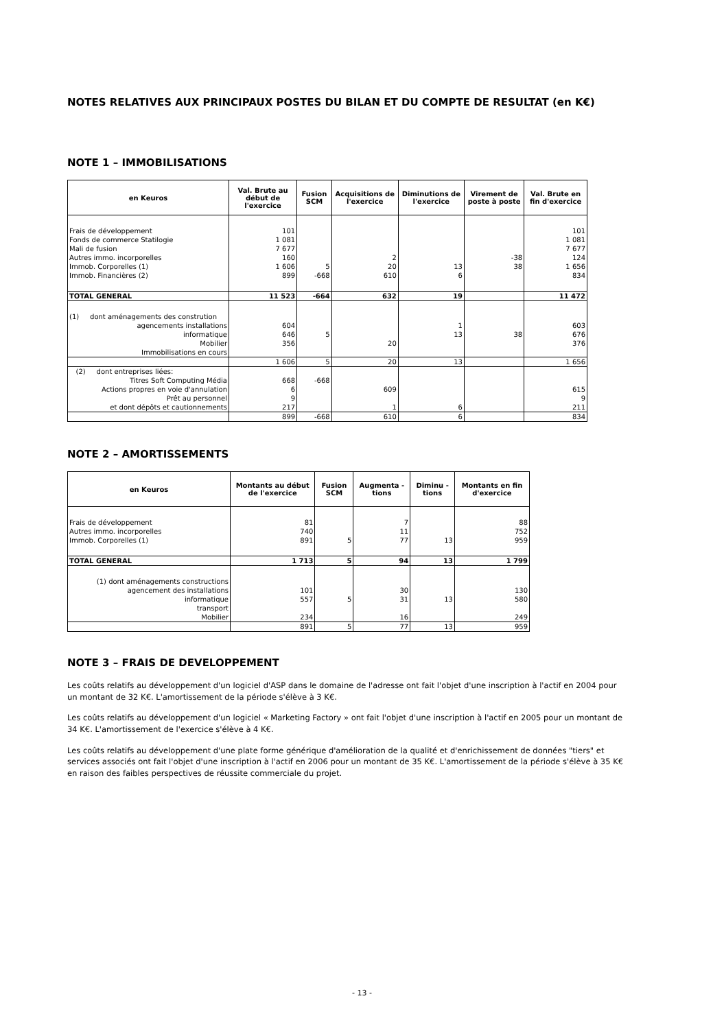NOTES RELATIVES AUX PRINCIPAUX POSTES DU BILAN ET DU COMPTE DE RESULTAT (en K€)
NOTE 1 – IMMOBILISATIONS
| en Keuros | Val. Brute au début de l'exercice | Fusion SCM | Acquisitions de l'exercice | Diminutions de l'exercice | Virement de poste à poste | Val. Brute en fin d'exercice |
| --- | --- | --- | --- | --- | --- | --- |
| Frais de développement | 101 | | | | | 101 |
| Fonds de commerce Statilogie | 1 081 | | | | | 1 081 |
| Mali de fusion | 7 677 | | | | | 7 677 |
| Autres immo. incorporelles | 160 | | 2 | | -38 | 124 |
| Immob. Corporelles (1) | 1 606 | 5 | 20 | 13 | 38 | 1 656 |
| Immob. Financières (2) | 899 | -668 | 610 | 6 | | 834 |
| TOTAL GENERAL | 11 523 | -664 | 632 | 19 | | 11 472 |
| (1) dont aménagements des constrution | | | | | | |
| agencements installations | 604 | | | 1 | | 603 |
| informatique | 646 | 5 | | 13 | 38 | 676 |
| Mobilier | 356 | | 20 | | | 376 |
| Immobilisations en cours | | | | | | |
| | 1 606 | 5 | 20 | 13 | | 1 656 |
| (2) dont entreprises liées: | | | | | | |
| Titres Soft Computing Média | 668 | -668 | | | | |
| Actions propres en voie d'annulation | 6 | | 609 | | | 615 |
| Prêt au personnel | 9 | | | | | 9 |
| et dont dépôts et cautionnements | 217 | | 1 | 6 | | 211 |
| | 899 | -668 | 610 | 6 | | 834 |
NOTE 2 – AMORTISSEMENTS
| en Keuros | Montants au début de l'exercice | Fusion SCM | Augmenta - tions | Diminu - tions | Montants en fin d'exercice |
| --- | --- | --- | --- | --- | --- |
| Frais de développement | 81 | | 7 | | 88 |
| Autres immo. incorporelles | 740 | | 11 | | 752 |
| Immob. Corporelles (1) | 891 | 5 | 77 | 13 | 959 |
| TOTAL GENERAL | 1 713 | 5 | 94 | 13 | 1 799 |
| (1) dont aménagements constructions | | | | | |
| agencement des installations | 101 | | 30 | | 130 |
| informatique | 557 | 5 | 31 | 13 | 580 |
| transport | | | | | |
| Mobilier | 234 | | 16 | | 249 |
| | 891 | 5 | 77 | 13 | 959 |
NOTE 3 – FRAIS DE DEVELOPPEMENT
Les coûts relatifs au développement d'un logiciel d'ASP dans le domaine de l'adresse ont fait l'objet d'une inscription à l'actif en 2004 pour un montant de 32 K€. L'amortissement de la période s'élève à 3 K€.
Les coûts relatifs au développement d'un logiciel « Marketing Factory » ont fait l'objet d'une inscription à l'actif en 2005 pour un montant de 34 K€. L'amortissement de l'exercice s'élève à 4 K€.
Les coûts relatifs au développement d'une plate forme générique d'amélioration de la qualité et d'enrichissement de données "tiers" et services associés ont fait l'objet d'une inscription à l'actif en 2006 pour un montant de 35 K€. L'amortissement de la période s'élève à 35 K€ en raison des faibles perspectives de réussite commerciale du projet.
- 13 -